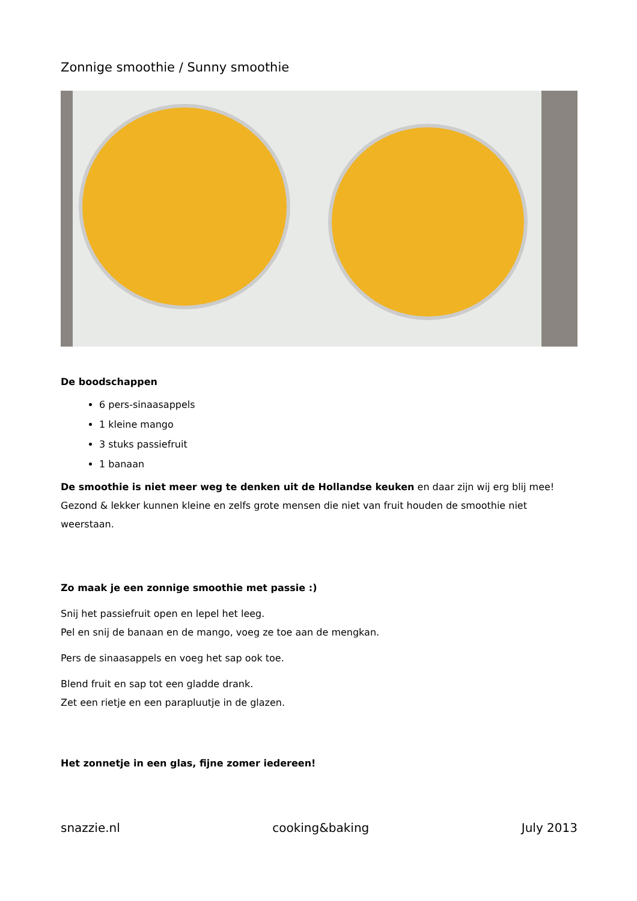Zonnige smoothie / Sunny smoothie
De boodschappen
6 pers-sinaasappels
1 kleine mango
3 stuks passiefruit
1 banaan
De smoothie is niet meer weg te denken uit de Hollandse keuken en daar zijn wij erg blij mee! Gezond & lekker kunnen kleine en zelfs grote mensen die niet van fruit houden de smoothie niet weerstaan.
Zo maak je een zonnige smoothie met passie :)
Snij het passiefruit open en lepel het leeg.
Pel en snij de banaan en de mango, voeg ze toe aan de mengkan.
Pers de sinaasappels en voeg het sap ook toe.
Blend fruit en sap tot een gladde drank.
Zet een rietje en een parapluutje in de glazen.
Het zonnetje in een glas, fijne zomer iedereen!
snazzie.nl cooking&baking July 2013